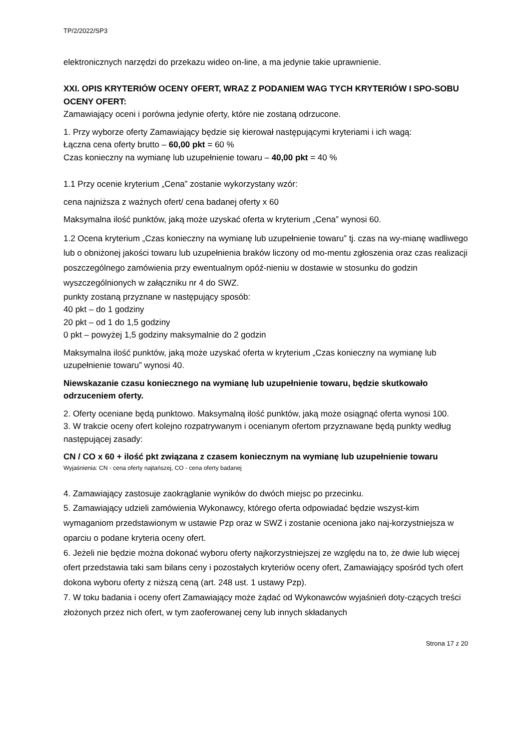TP/2/2022/SP3
elektronicznych narzędzi do przekazu wideo on-line, a ma jedynie takie uprawnienie.
XXI. OPIS KRYTERIÓW OCENY OFERT, WRAZ Z PODANIEM WAG TYCH KRYTERIÓW I SPO-SOBU OCENY OFERT:
Zamawiający oceni i porówna jedynie oferty, które nie zostaną odrzucone.
1. Przy wyborze oferty Zamawiający będzie się kierował następującymi kryteriami i ich wagą:
Łączna cena oferty brutto – 60,00 pkt = 60 %
Czas konieczny na wymianę lub uzupełnienie towaru – 40,00 pkt = 40 %
1.1 Przy ocenie kryterium „Cena” zostanie wykorzystany wzór:
cena najniższa z ważnych ofert/ cena badanej oferty x 60
Maksymalna ilość punktów, jaką może uzyskać oferta w kryterium „Cena” wynosi 60.
1.2 Ocena kryterium „Czas konieczny na wymianę lub uzupełnienie towaru” tj. czas na wy-mianę wadliwego lub o obniżonej jakości towaru lub uzupełnienia braków liczony od mo-mentu zgłoszenia oraz czas realizacji poszczególnego zamówienia przy ewentualnym opóź-nieniu w dostawie w stosunku do godzin wyszczególnionych w załączniku nr 4 do SWZ.
punkty zostaną przyznane w następujący sposób:
40 pkt – do 1 godziny
20 pkt – od 1 do 1,5 godziny
0 pkt – powyżej 1,5 godziny maksymalnie do 2 godzin
Maksymalna ilość punktów, jaką może uzyskać oferta w kryterium „Czas konieczny na wymianę lub uzupełnienie towaru” wynosi 40.
Niewskazanie czasu koniecznego na wymianę lub uzupełnienie towaru, będzie skutkowało odrzuceniem oferty.
2. Oferty oceniane będą punktowo. Maksymalną ilość punktów, jaką może osiągnąć oferta wynosi 100.
3. W trakcie oceny ofert kolejno rozpatrywanym i ocenianym ofertom przyznawane będą punkty według następującej zasady:
CN / CO x 60 + ilość pkt związana z czasem koniecznym na wymianę lub uzupełnienie towaru
Wyjaśnienia: CN - cena oferty najtańszej, CO - cena oferty badanej
4. Zamawiający zastosuje zaokrąglanie wyników do dwóch miejsc po przecinku.
5. Zamawiający udzieli zamówienia Wykonawcy, którego oferta odpowiadać będzie wszyst-kim wymaganiom przedstawionym w ustawie Pzp oraz w SWZ i zostanie oceniona jako naj-korzystniejsza w oparciu o podane kryteria oceny ofert.
6. Jeżeli nie będzie można dokonać wyboru oferty najkorzystniejszej ze względu na to, że dwie lub więcej ofert przedstawia taki sam bilans ceny i pozostałych kryteriów oceny ofert, Zamawiający spośród tych ofert dokona wyboru oferty z niższą ceną (art. 248 ust. 1 ustawy Pzp).
7. W toku badania i oceny ofert Zamawiający może żądać od Wykonawców wyjaśnień doty-czących treści złożonych przez nich ofert, w tym zaoferowanej ceny lub innych składanych
Strona 17 z 20